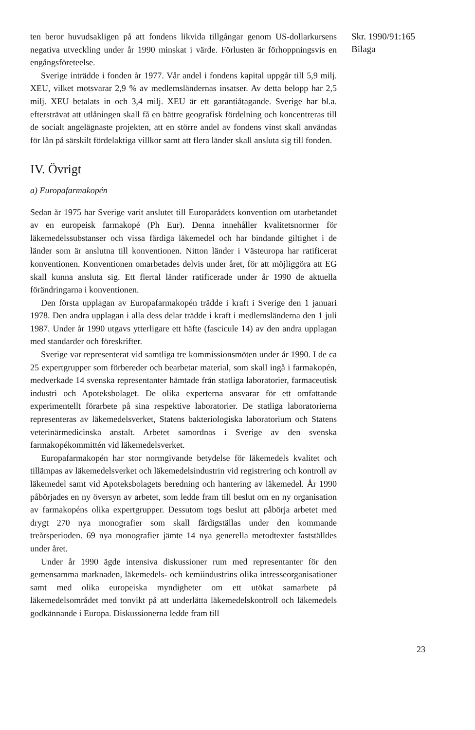ten beror huvudsakligen på att fondens likvida tillgångar genom US-dollar­kursens negativa utveckling under år 1990 minskat i värde. Förlusten är förhoppningsvis en engångsföreteelse.
Sverige inträdde i fonden år 1977. Vår andel i fondens kapital uppgår till 5,9 milj. XEU, vilket motsvarar 2,9 % av medlemsländernas insatser. Av detta belopp har 2,5 milj. XEU betalats in och 3,4 milj. XEU är ett garanti­åtagande. Sverige har bl.a. eftersträvat att utlåningen skall få en bättre geografisk fördelning och koncentreras till de socialt angelägnaste projekten, att en större andel av fondens vinst skall användas för lån på särskilt fördelaktiga villkor samt att flera länder skall ansluta sig till fonden.
IV. Övrigt
a) Europafarmakopén
Sedan år 1975 har Sverige varit anslutet till Europarådets konvention om utarbetandet av en europeisk farmakopé (Ph Eur). Denna innehåller kvalitetsnormer för läkemedelssubstanser och vissa färdiga läkemedel och har bindande giltighet i de länder som är anslutna till konventionen. Nitton länder i Västeuropa har ratificerat konventionen. Konventionen omarbetades delvis under året, för att möjliggöra att EG skall kunna ansluta sig. Ett flertal länder ratificerade under år 1990 de aktuella förändringarna i konventionen.
Den första upplagan av Europafarmakopén trädde i kraft i Sverige den 1 januari 1978. Den andra upplagan i alla dess delar trädde i kraft i medlemsländerna den 1 juli 1987. Under år 1990 utgavs ytterligare ett häfte (fascicule 14) av den andra upplagan med standarder och föreskrifter.
Sverige var representerat vid samtliga tre kommissionsmöten under år 1990. I de ca 25 expertgrupper som förbereder och bearbetar material, som skall ingå i farmakopén, medverkade 14 svenska representanter hämtade från statliga laboratorier, farmaceutisk industri och Apoteksbolaget. De olika experterna ansvarar för ett omfattande experimentellt förarbete på sina respektive laboratorier. De statliga laboratorierna representeras av läkemedelsverket, Statens bakteriologiska laboratorium och Statens veterinärmedicinska anstalt. Arbetet samordnas i Sverige av den svenska farmakopékommittén vid läkemedelsverket.
Europafarmakopén har stor normgivande betydelse för läkemedels kvalitet och tillämpas av läkemedelsverket och läkemedelsindustrin vid registrering och kontroll av läkemedel samt vid Apoteksbolagets beredning och hantering av läkemedel. År 1990 påbörjades en ny översyn av arbetet, som ledde fram till beslut om en ny organisation av farmakopéns olika expertgrupper. Dessutom togs beslut att påbörja arbetet med drygt 270 nya monografier som skall färdigställas under den kommande treårsperioden. 69 nya monografier jämte 14 nya generella metodtexter fastställdes under året.
Under år 1990 ägde intensiva diskussioner rum med representanter för den gemensamma marknaden, läkemedels- och kemiindustrins olika intresseorganisationer samt med olika europeiska myndigheter om ett utökat samarbete på läkemedelsområdet med tonvikt på att underlätta läkemedelskontroll och läkemedels godkännande i Europa. Diskussionerna ledde fram till
Skr. 1990/91:165
Bilaga
23